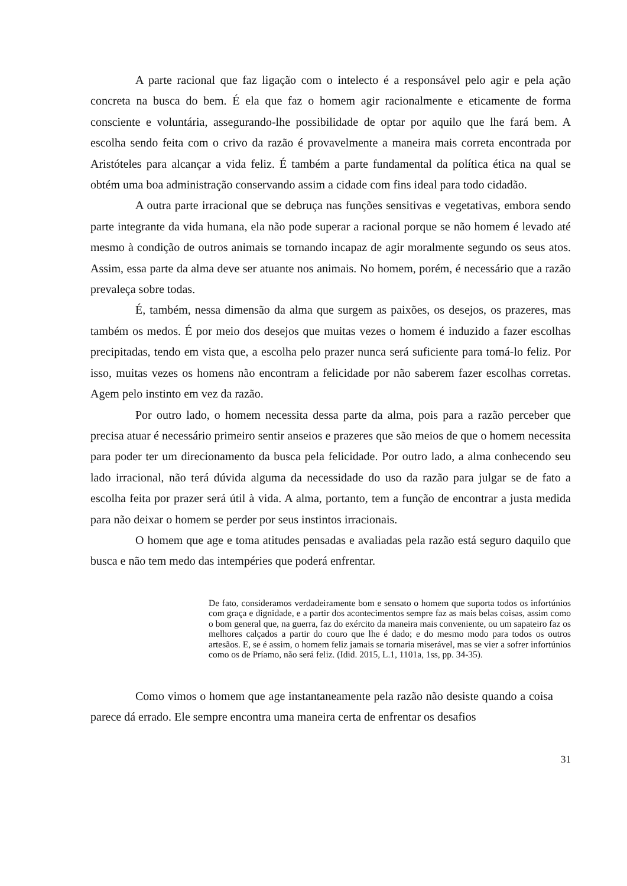A parte racional que faz ligação com o intelecto é a responsável pelo agir e pela ação concreta na busca do bem. É ela que faz o homem agir racionalmente e eticamente de forma consciente e voluntária, assegurando-lhe possibilidade de optar por aquilo que lhe fará bem. A escolha sendo feita com o crivo da razão é provavelmente a maneira mais correta encontrada por Aristóteles para alcançar a vida feliz. É também a parte fundamental da política ética na qual se obtém uma boa administração conservando assim a cidade com fins ideal para todo cidadão.
A outra parte irracional que se debruça nas funções sensitivas e vegetativas, embora sendo parte integrante da vida humana, ela não pode superar a racional porque se não homem é levado até mesmo à condição de outros animais se tornando incapaz de agir moralmente segundo os seus atos. Assim, essa parte da alma deve ser atuante nos animais. No homem, porém, é necessário que a razão prevaleça sobre todas.
É, também, nessa dimensão da alma que surgem as paixões, os desejos, os prazeres, mas também os medos. É por meio dos desejos que muitas vezes o homem é induzido a fazer escolhas precipitadas, tendo em vista que, a escolha pelo prazer nunca será suficiente para tomá-lo feliz. Por isso, muitas vezes os homens não encontram a felicidade por não saberem fazer escolhas corretas. Agem pelo instinto em vez da razão.
Por outro lado, o homem necessita dessa parte da alma, pois para a razão perceber que precisa atuar é necessário primeiro sentir anseios e prazeres que são meios de que o homem necessita para poder ter um direcionamento da busca pela felicidade. Por outro lado, a alma conhecendo seu lado irracional, não terá dúvida alguma da necessidade do uso da razão para julgar se de fato a escolha feita por prazer será útil à vida. A alma, portanto, tem a função de encontrar a justa medida para não deixar o homem se perder por seus instintos irracionais.
O homem que age e toma atitudes pensadas e avaliadas pela razão está seguro daquilo que busca e não tem medo das intempéries que poderá enfrentar.
De fato, consideramos verdadeiramente bom e sensato o homem que suporta todos os infortúnios com graça e dignidade, e a partir dos acontecimentos sempre faz as mais belas coisas, assim como o bom general que, na guerra, faz do exército da maneira mais conveniente, ou um sapateiro faz os melhores calçados a partir do couro que lhe é dado; e do mesmo modo para todos os outros artesãos. E, se é assim, o homem feliz jamais se tornaria miserável, mas se vier a sofrer infortúnios como os de Príamo, não será feliz. (Idid. 2015, L.1, 1101a, 1ss, pp. 34-35).
Como vimos o homem que age instantaneamente pela razão não desiste quando a coisa parece dá errado. Ele sempre encontra uma maneira certa de enfrentar os desafios
31